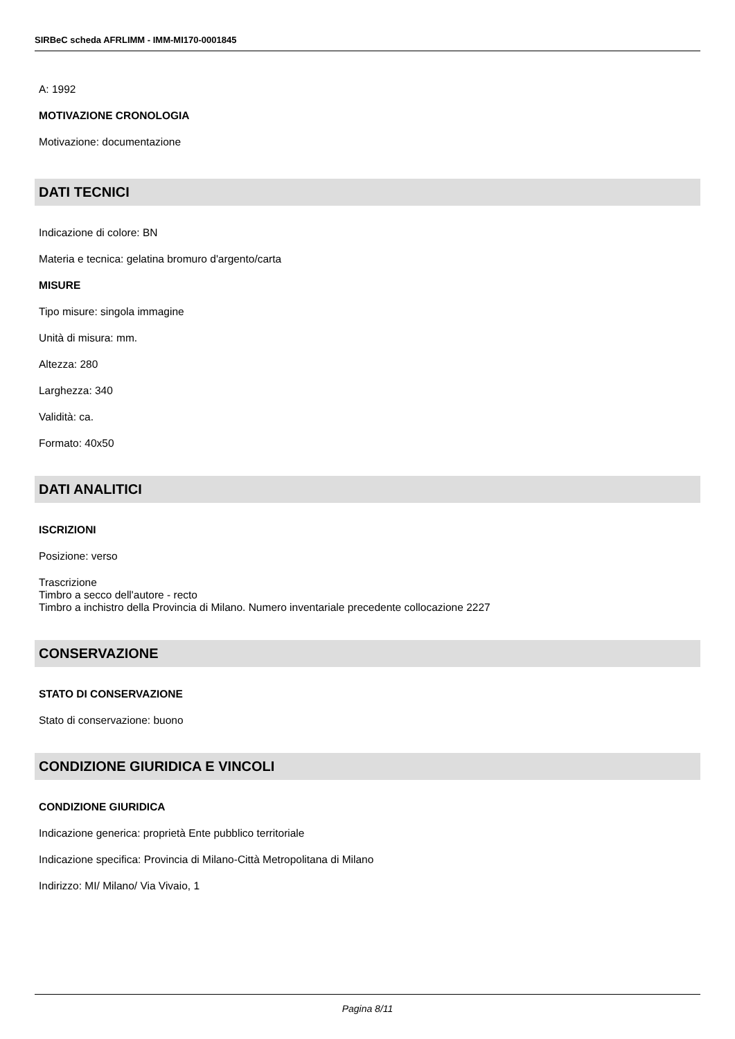SIRBeC scheda AFRLIMM - IMM-MI170-0001845
A: 1992
MOTIVAZIONE CRONOLOGIA
Motivazione: documentazione
DATI TECNICI
Indicazione di colore: BN
Materia e tecnica: gelatina bromuro d'argento/carta
MISURE
Tipo misure: singola immagine
Unità di misura: mm.
Altezza: 280
Larghezza: 340
Validità: ca.
Formato: 40x50
DATI ANALITICI
ISCRIZIONI
Posizione: verso
Trascrizione
Timbro a secco dell'autore - recto
Timbro a inchistro della Provincia di Milano. Numero inventariale precedente collocazione 2227
CONSERVAZIONE
STATO DI CONSERVAZIONE
Stato di conservazione: buono
CONDIZIONE GIURIDICA E VINCOLI
CONDIZIONE GIURIDICA
Indicazione generica: proprietà Ente pubblico territoriale
Indicazione specifica: Provincia di Milano-Città Metropolitana di Milano
Indirizzo: MI/ Milano/ Via Vivaio, 1
Pagina 8/11